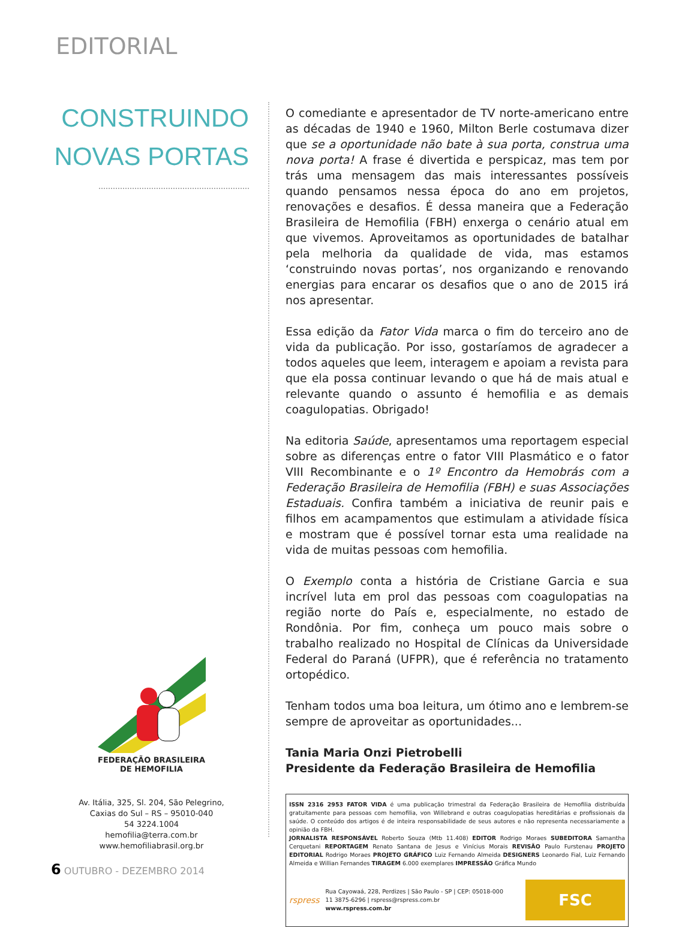EDITORIAL
CONSTRUINDO NOVAS PORTAS
FEDERAÇÃO BRASILEIRA
DE HEMOFILIA
Av. Itália, 325, Sl. 204, São Pelegrino,
Caxias do Sul – RS – 95010-040
54 3224.1004
hemofilia@terra.com.br
www.hemofiliabrasil.org.br
O comediante e apresentador de TV norte-americano entre as décadas de 1940 e 1960, Milton Berle costumava dizer que se a oportunidade não bate à sua porta, construa uma nova porta! A frase é divertida e perspicaz, mas tem por trás uma mensagem das mais interessantes possíveis quando pensamos nessa época do ano em projetos, renovações e desafios. É dessa maneira que a Federação Brasileira de Hemofilia (FBH) enxerga o cenário atual em que vivemos. Aproveitamos as oportunidades de batalhar pela melhoria da qualidade de vida, mas estamos ‘construindo novas portas’, nos organizando e renovando energias para encarar os desafios que o ano de 2015 irá nos apresentar.
Essa edição da Fator Vida marca o fim do terceiro ano de vida da publicação. Por isso, gostaríamos de agradecer a todos aqueles que leem, interagem e apoiam a revista para que ela possa continuar levando o que há de mais atual e relevante quando o assunto é hemofilia e as demais coagulopatias. Obrigado!
Na editoria Saúde, apresentamos uma reportagem especial sobre as diferenças entre o fator VIII Plasmático e o fator VIII Recombinante e o 1º Encontro da Hemobrás com a Federação Brasileira de Hemofilia (FBH) e suas Associações Estaduais. Confira também a iniciativa de reunir pais e filhos em acampamentos que estimulam a atividade física e mostram que é possível tornar esta uma realidade na vida de muitas pessoas com hemofilia.
O Exemplo conta a história de Cristiane Garcia e sua incrível luta em prol das pessoas com coagulopatias na região norte do País e, especialmente, no estado de Rondônia. Por fim, conheça um pouco mais sobre o trabalho realizado no Hospital de Clínicas da Universidade Federal do Paraná (UFPR), que é referência no tratamento ortopédico.
Tenham todos uma boa leitura, um ótimo ano e lembrem-se sempre de aproveitar as oportunidades...
Tania Maria Onzi Pietrobelli
Presidente da Federação Brasileira de Hemofilia
ISSN 2316 2953 FATOR VIDA é uma publicação trimestral da Federação Brasileira de Hemofilia distribuída gratuitamente para pessoas com hemofilia, von Willebrand e outras coagulopatias hereditárias e profissionais da saúde. O conteúdo dos artigos é de inteira responsabilidade de seus autores e não representa necessariamente a opinião da FBH.
JORNALISTA RESPONSÁVEL Roberto Souza (Mtb 11.408) EDITOR Rodrigo Moraes SUBEDITORA Samantha Cerquetani REPORTAGEM Renato Santana de Jesus e Vinícius Morais REVISÃO Paulo Furstenau PROJETO EDITORIAL Rodrigo Moraes PROJETO GRÁFICO Luiz Fernando Almeida DESIGNERS Leonardo Fial, Luiz Fernando Almeida e Willian Fernandes TIRAGEM 6.000 exemplares IMPRESSÃO Gráfica Mundo
rspress
Rua Cayowaá, 228, Perdizes | São Paulo - SP | CEP: 05018-000
11 3875-6296 | rspress@rspress.com.br
www.rspress.com.br
FSC
6 OUTUBRO - DEZEMBRO 2014